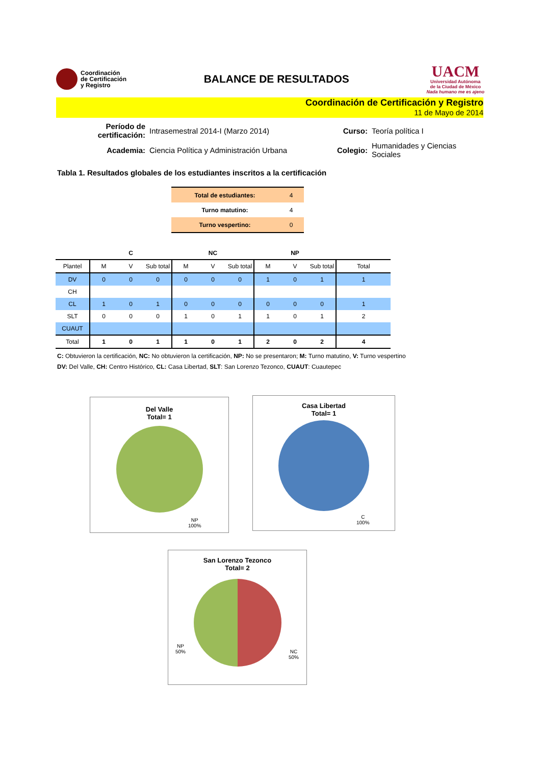Coordinación
de Certificación
y Registro
BALANCE DE RESULTADOS
UACM
Universidad Autónoma
de la Ciudad de México
Nada humano me es ajeno
Coordinación de Certificación y Registro
11 de Mayo de 2014
| Período de certificación: | Intrasemestral 2014-I (Marzo 2014) | Curso: | Teoría política I |
| Academia: | Ciencia Política y Administración Urbana | Colegio: | Humanidades y Ciencias Sociales |
Tabla 1. Resultados globales de los estudiantes inscritos a la certificación
| Total de estudiantes: | 4 |
| Turno matutino: | 4 |
| Turno vespertino: | 0 |
| | | C | | | NC | | | NP | | |
| --- | --- | --- | --- | --- | --- | --- | --- | --- | --- | --- |
| Plantel | M | V | Sub total | M | V | Sub total | M | V | Sub total | Total |
| DV | 0 | 0 | 0 | 0 | 0 | 0 | 1 | 0 | 1 | 1 |
| CH | | | | | | | | | | |
| CL | 1 | 0 | 1 | 0 | 0 | 0 | 0 | 0 | 0 | 1 |
| SLT | 0 | 0 | 0 | 1 | 0 | 1 | 1 | 0 | 1 | 2 |
| CUAUT | | | | | | | | | | |
| Total | 1 | 0 | 1 | 1 | 0 | 1 | 2 | 0 | 2 | 4 |
C: Obtuvieron la certificación, NC: No obtuvieron la certificación, NP: No se presentaron; M: Turno matutino, V: Turno vespertino
DV: Del Valle, CH: Centro Histórico, CL: Casa Libertad, SLT: San Lorenzo Tezonco, CUAUT: Cuautepec
Del Valle
Total= 1
NP
100%
Casa Libertad
Total= 1
C
100%
San Lorenzo Tezonco
Total= 2
NP
50%
NC
50%